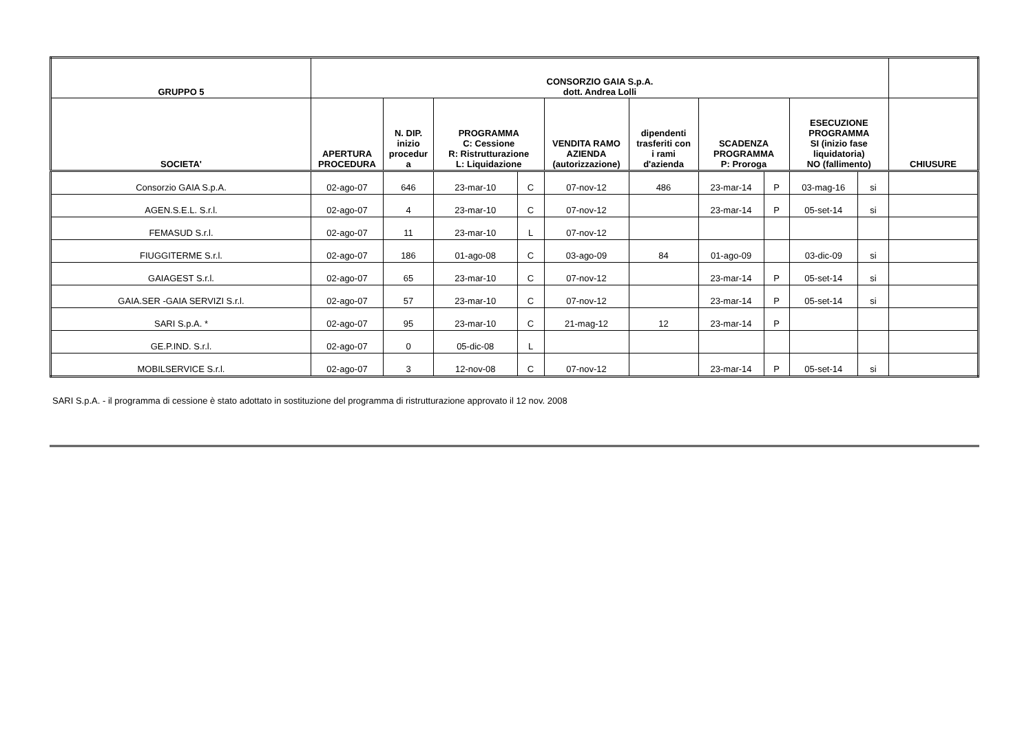| GRUPPO 5 | CONSORZIO GAIA S.p.A. dott. Andrea Lolli | | | | | | | | | | |
| --- | --- | --- | --- | --- | --- | --- | --- | --- | --- | --- | --- |
| SOCIETA' | APERTURA PROCEDURA | N. DIP. inizio procedur a | PROGRAMMA C: Cessione R: Ristrutturazione L: Liquidazione | | VENDITA RAMO AZIENDA (autorizzazione) | dipendenti trasferiti con i rami d'azienda | SCADENZA PROGRAMMA P: Proroga | | ESECUZIONE PROGRAMMA SI (inizio fase liquidatoria) NO (fallimento) | | CHIUSURE |
| Consorzio GAIA S.p.A. | 02-ago-07 | 646 | 23-mar-10 | C | 07-nov-12 | 486 | 23-mar-14 | P | 03-mag-16 | si | |
| AGEN.S.E.L. S.r.l. | 02-ago-07 | 4 | 23-mar-10 | C | 07-nov-12 | | 23-mar-14 | P | 05-set-14 | si | |
| FEMASUD S.r.l. | 02-ago-07 | 11 | 23-mar-10 | L | 07-nov-12 | | | | | | |
| FIUGGITERME S.r.l. | 02-ago-07 | 186 | 01-ago-08 | C | 03-ago-09 | 84 | 01-ago-09 | | 03-dic-09 | si | |
| GAIAGEST S.r.l. | 02-ago-07 | 65 | 23-mar-10 | C | 07-nov-12 | | 23-mar-14 | P | 05-set-14 | si | |
| GAIA.SER -GAIA SERVIZI S.r.l. | 02-ago-07 | 57 | 23-mar-10 | C | 07-nov-12 | | 23-mar-14 | P | 05-set-14 | si | |
| SARI S.p.A. * | 02-ago-07 | 95 | 23-mar-10 | C | 21-mag-12 | 12 | 23-mar-14 | P | | | |
| GE.P.IND. S.r.l. | 02-ago-07 | 0 | 05-dic-08 | L | | | | | | | |
| MOBILSERVICE S.r.l. | 02-ago-07 | 3 | 12-nov-08 | C | 07-nov-12 | | 23-mar-14 | P | 05-set-14 | si | |
SARI S.p.A. - il programma di cessione è stato adottato in sostituzione del programma di ristrutturazione approvato il 12 nov. 2008